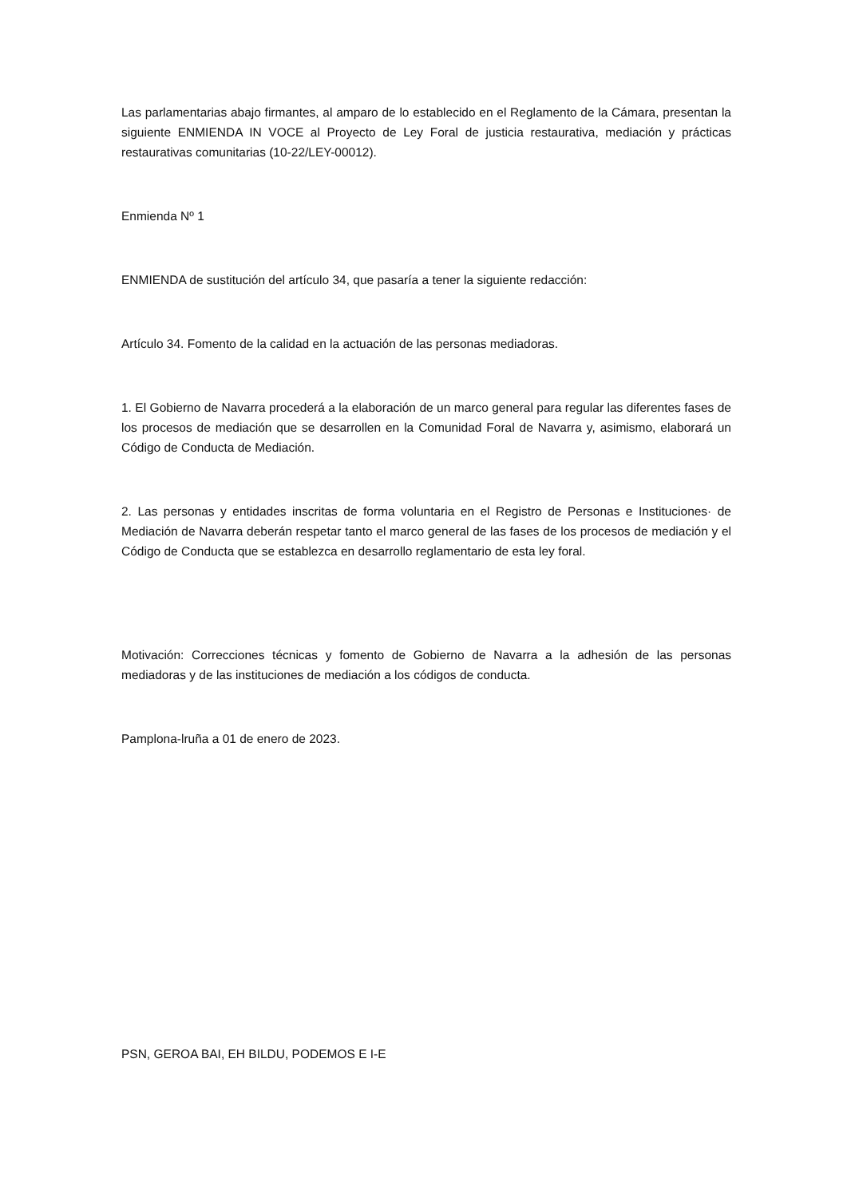Las parlamentarias abajo firmantes, al amparo de lo establecido en el Reglamento de la Cámara, presentan la siguiente ENMIENDA IN VOCE al Proyecto de Ley Foral de justicia restaurativa, mediación y prácticas restaurativas comunitarias (10-22/LEY-00012).
Enmienda Nº 1
ENMIENDA de sustitución del artículo 34, que pasaría a tener la siguiente redacción:
Artículo 34. Fomento de la calidad en la actuación de las personas mediadoras.
1. El Gobierno de Navarra procederá a la elaboración de un marco general para regular las diferentes fases de los procesos de mediación que se desarrollen en la Comunidad Foral de Navarra y, asimismo, elaborará un Código de Conducta de Mediación.
2. Las personas y entidades inscritas de forma voluntaria en el Registro de Personas e Instituciones· de Mediación de Navarra deberán respetar tanto el marco general de las fases de los procesos de mediación y el Código de Conducta que se establezca en desarrollo reglamentario de esta ley foral.
Motivación: Correcciones técnicas y fomento de Gobierno de Navarra a la adhesión de las personas mediadoras y de las instituciones de mediación a los códigos de conducta.
Pamplona-lruña a 01 de enero de 2023.
PSN, GEROA BAI, EH BILDU, PODEMOS E I-E